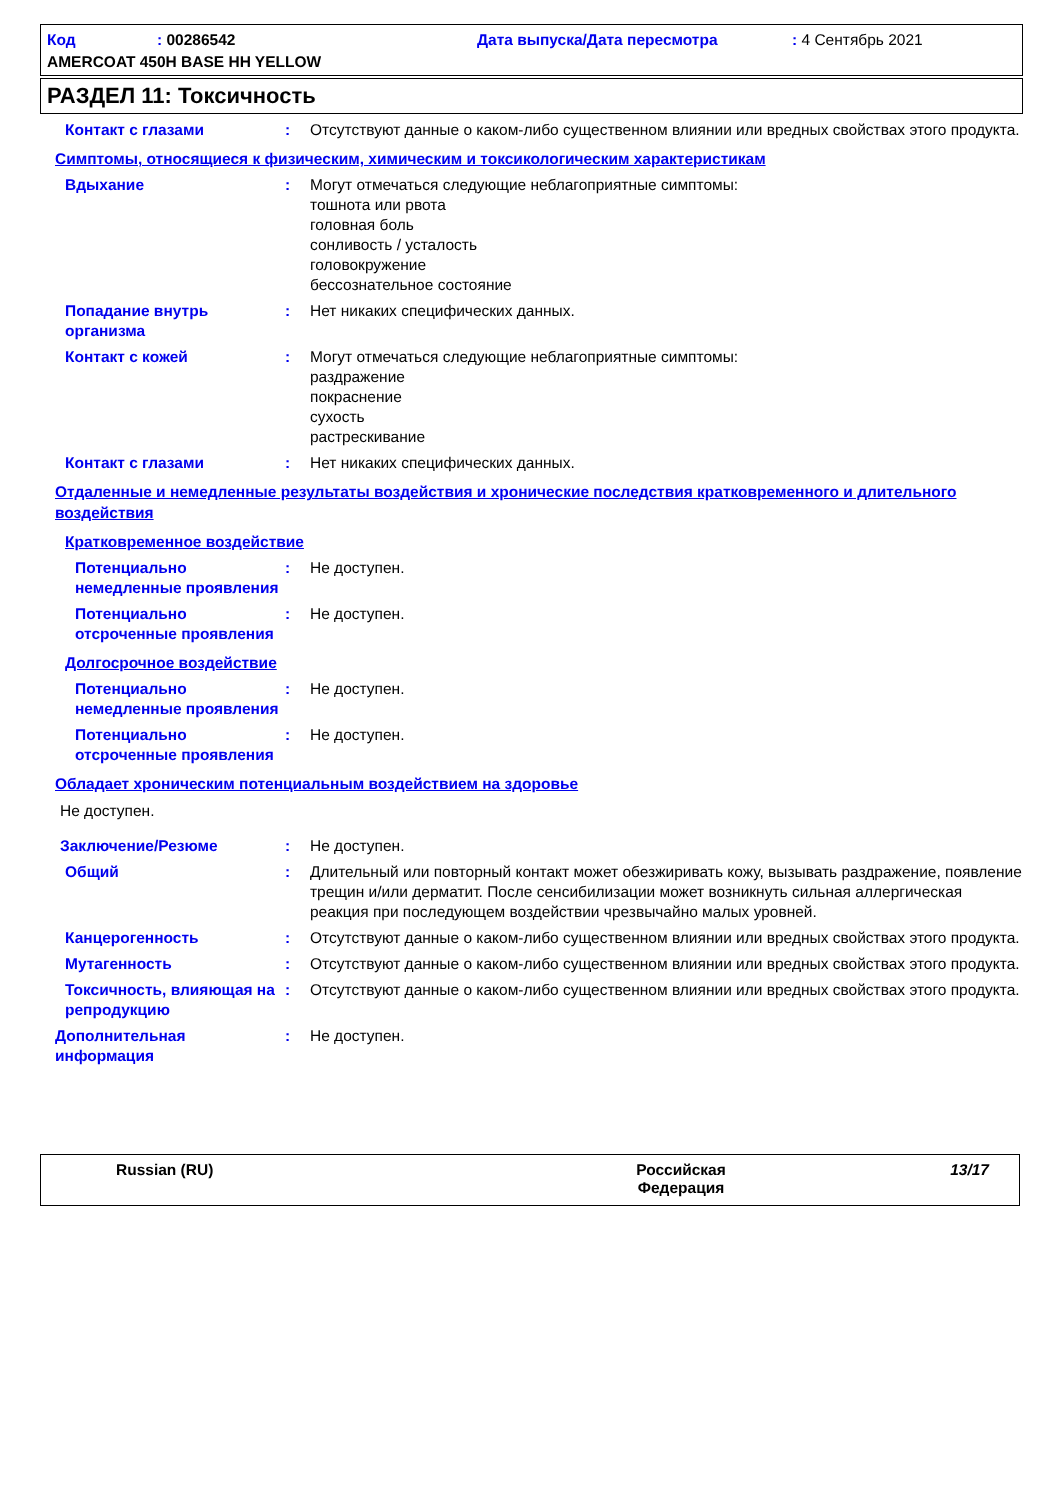| Код | : 00286542 | Дата выпуска/Дата пересмотра | : 4 Сентябрь 2021 |
| AMERCOAT 450H BASE HH YELLOW | | | |
РАЗДЕЛ 11: Токсичность
Контакт с глазами : Отсутствуют данные о каком-либо существенном влиянии или вредных свойствах этого продукта.
Симптомы, относящиеся к физическим, химическим и токсикологическим характеристикам
Вдыхание : Могут отмечаться следующие неблагоприятные симптомы:
тошнота или рвота
головная боль
сонливость / усталость
головокружение
бессознательное состояние
Попадание внутрь организма : Нет никаких специфических данных.
Контакт с кожей : Могут отмечаться следующие неблагоприятные симптомы:
раздражение
покраснение
сухость
растрескивание
Контакт с глазами : Нет никаких специфических данных.
Отдаленные и немедленные результаты воздействия и хронические последствия кратковременного и длительного воздействия
Кратковременное воздействие
Потенциально немедленные проявления
: Не доступен.
Потенциально отсроченные проявления
: Не доступен.
Долгосрочное воздействие
Потенциально немедленные проявления
: Не доступен.
Потенциально отсроченные проявления
: Не доступен.
Обладает хроническим потенциальным воздействием на здоровье
Не доступен.
Заключение/Резюме : Не доступен.
Общий : Длительный или повторный контакт может обезжиривать кожу, вызывать раздражение, появление трещин и/или дерматит. После сенсибилизации может возникнуть сильная аллергическая реакция при последующем воздействии чрезвычайно малых уровней.
Канцерогенность : Отсутствуют данные о каком-либо существенном влиянии или вредных свойствах этого продукта.
Мутагенность : Отсутствуют данные о каком-либо существенном влиянии или вредных свойствах этого продукта.
Токсичность, влияющая на репродукцию
: Отсутствуют данные о каком-либо существенном влиянии или вредных свойствах этого продукта.
Дополнительная информация : Не доступен.
Russian (RU) Российская
Федерация
13/17